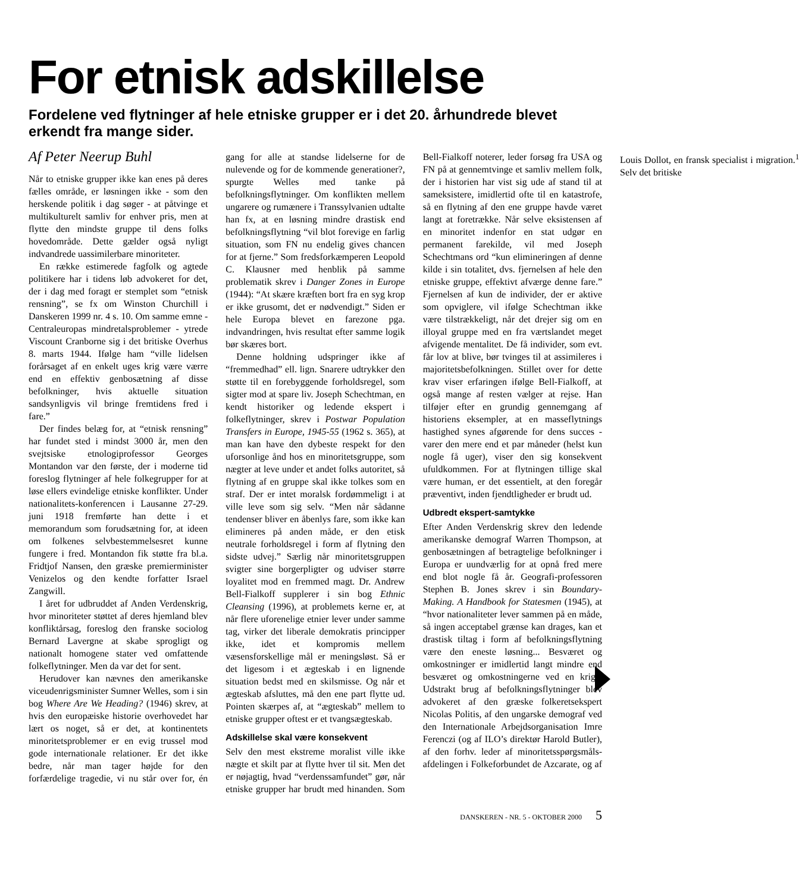For etnisk adskillelse
Fordelene ved flytninger af hele etniske grupper er i det 20. århundrede blevet erkendt fra mange sider.
Af Peter Neerup Buhl
Når to etniske grupper ikke kan enes på deres fælles område, er løsningen ikke - som den herskende politik i dag søger - at påtvinge et multikulturelt samliv for enhver pris, men at flytte den mindste gruppe til dens folks hovedområde. Dette gælder også nyligt indvandrede uassimilerbare minoriteter.
En række estimerede fagfolk og agtede politikere har i tidens løb advokeret for det, der i dag med foragt er stemplet som “etnisk rensning”, se fx om Winston Churchill i Danskeren 1999 nr. 4 s. 10. Om samme emne - Centraleuropas mindretalsproblemer - ytrede Viscount Cranborne sig i det britiske Overhus 8. marts 1944. Ifølge ham “ville lidelsen forårsaget af en enkelt uges krig være værre end en effektiv genbosætning af disse befolkninger, hvis aktuelle situation sandsynligvis vil bringe fremtidens fred i fare.”
Der findes belæg for, at “etnisk rensning” har fundet sted i mindst 3000 år, men den svejtsiske etnologiprofessor Georges Montandon var den første, der i moderne tid foreslog flytninger af hele folkegrupper for at løse ellers evindelige etniske konflikter. Under nationalitets-konferencen i Lausanne 27-29. juni 1918 fremførte han dette i et memorandum som forudsætning for, at ideen om folkenes selvbestemmelsesret kunne fungere i fred. Montandon fik støtte fra bl.a. Fridtjof Nansen, den græske premierminister Venizelos og den kendte forfatter Israel Zangwill.
I året for udbruddet af Anden Verdenskrig, hvor minoriteter støttet af deres hjemland blev konfliktårsag, foreslog den franske sociolog Bernard Lavergne at skabe sprogligt og nationalt homogene stater ved omfattende folkeflytninger. Men da var det for sent.
Herudover kan nævnes den amerikanske viceudenrigsminister Sumner Welles, som i sin bog Where Are We Heading? (1946) skrev, at hvis den europæiske historie overhovedet har lært os noget, så er det, at kontinentets minoritetsproblemer er en evig trussel mod gode internationale relationer. Er det ikke bedre, når man tager højde for den forfærdelige tragedie, vi nu står over for, én gang for alle at standse lidelserne for de nulevende og for de kommende generationer?, spurgte Welles med tanke på befolkningsflytninger. Om konflikten mellem ungarere og rumænere i Transsylvanien udtalte han fx, at en løsning mindre drastisk end befolkningsflytning “vil blot forevige en farlig situation, som FN nu endelig gives chancen for at fjerne.” Som fredsforkæmperen Leopold C. Klausner med henblik på samme problematik skrev i Danger Zones in Europe (1944): “At skære kræften bort fra en syg krop er ikke grusomt, det er nødvendigt.” Siden er hele Europa blevet en farezone pga. indvandringen, hvis resultat efter samme logik bør skæres bort.
Denne holdning udspringer ikke af “fremmedhad” ell. lign. Snarere udtrykker den støtte til en forebyggende forholdsregel, som sigter mod at spare liv. Joseph Schechtman, en kendt historiker og ledende ekspert i folkeflytninger, skrev i Postwar Population Transfers in Europe, 1945-55 (1962 s. 365), at man kan have den dybeste respekt for den uforsonlige ånd hos en minoritetsgruppe, som nægter at leve under et andet folks autoritet, så flytning af en gruppe skal ikke tolkes som en straf. Der er intet moralsk fordømmeligt i at ville leve som sig selv. “Men når sådanne tendenser bliver en åbenlys fare, som ikke kan elimineres på anden måde, er den etisk neutrale forholdsregel i form af flytning den sidste udvej.” Særlig når minoritetsgruppen svigter sine borgerpligter og udviser større loyalitet mod en fremmed magt. Dr. Andrew Bell-Fialkoff supplerer i sin bog Ethnic Cleansing (1996), at problemets kerne er, at når flere uforenelige etnier lever under samme tag, virker det liberale demokratis principper ikke, idet et kompromis mellem væsensforskellige mål er meningsløst. Så er det ligesom i et ægteskab i en lignende situation bedst med en skilsmisse. Og når et ægteskab afsluttes, må den ene part flytte ud. Pointen skærpes af, at “ægteskab” mellem to etniske grupper oftest er et tvangsægteskab.
Adskillelse skal være konsekvent
Selv den mest ekstreme moralist ville ikke nægte et skilt par at flytte hver til sit. Men det er nøjagtig, hvad “verdenssamfundet” gør, når etniske grupper har brudt med hinanden. Som Bell-Fialkoff noterer, leder forsøg fra USA og FN på at gennemtvinge et samliv mellem folk, der i historien har vist sig ude af stand til at sameksistere, imidlertid ofte til en katastrofe, så en flytning af den ene gruppe havde været langt at foretrække. Når selve eksistensen af en minoritet indenfor en stat udgør en permanent farekilde, vil med Joseph Schechtmans ord “kun elimineringen af denne kilde i sin totalitet, dvs. fjernelsen af hele den etniske gruppe, effektivt afværge denne fare.” Fjernelsen af kun de individer, der er aktive som opviglere, vil ifølge Schechtman ikke være tilstrækkeligt, når det drejer sig om en illoyal gruppe med en fra værtslandet meget afvigende mentalitet. De få individer, som evt. får lov at blive, bør tvinges til at assimileres i majoritetsbefolkningen. Stillet over for dette krav viser erfaringen ifølge Bell-Fialkoff, at også mange af resten vælger at rejse. Han tilføjer efter en grundig gennemgang af historiens eksempler, at en masseflytnings hastighed synes afgørende for dens succes - varer den mere end et par måneder (helst kun nogle få uger), viser den sig konsekvent ufuldkommen. For at flytningen tillige skal være human, er det essentielt, at den foregår præventivt, inden fjendtligheder er brudt ud.
Udbredt ekspert-samtykke
Efter Anden Verdenskrig skrev den ledende amerikanske demograf Warren Thompson, at genbosætningen af betragtelige befolkninger i Europa er uundværlig for at opnå fred mere end blot nogle få år. Geografi-professoren Stephen B. Jones skrev i sin Boundary-Making. A Handbook for Statesmen (1945), at “hvor nationaliteter lever sammen på en måde, så ingen acceptabel grænse kan drages, kan et drastisk tiltag i form af befolkningsflytning være den eneste løsning... Besværet og omkostninger er imidlertid langt mindre end besværet og omkostningerne ved en krig.” Udstrakt brug af befolkningsflytninger blev advokeret af den græske folkeretsekspert Nicolas Politis, af den ungarske demograf ved den Internationale Arbejdsorganisation Imre Ferenczi (og af ILO’s direktør Harold Butler), af den forhv. leder af minoritetsspørgsmåls-afdelingen i Folkeforbundet de Azcarate, og af Louis Dollot, en fransk specialist i migration.<sup>1</sup> Selv det britiske
DANSKEREN - NR. 5 - OKTOBER 2000 5